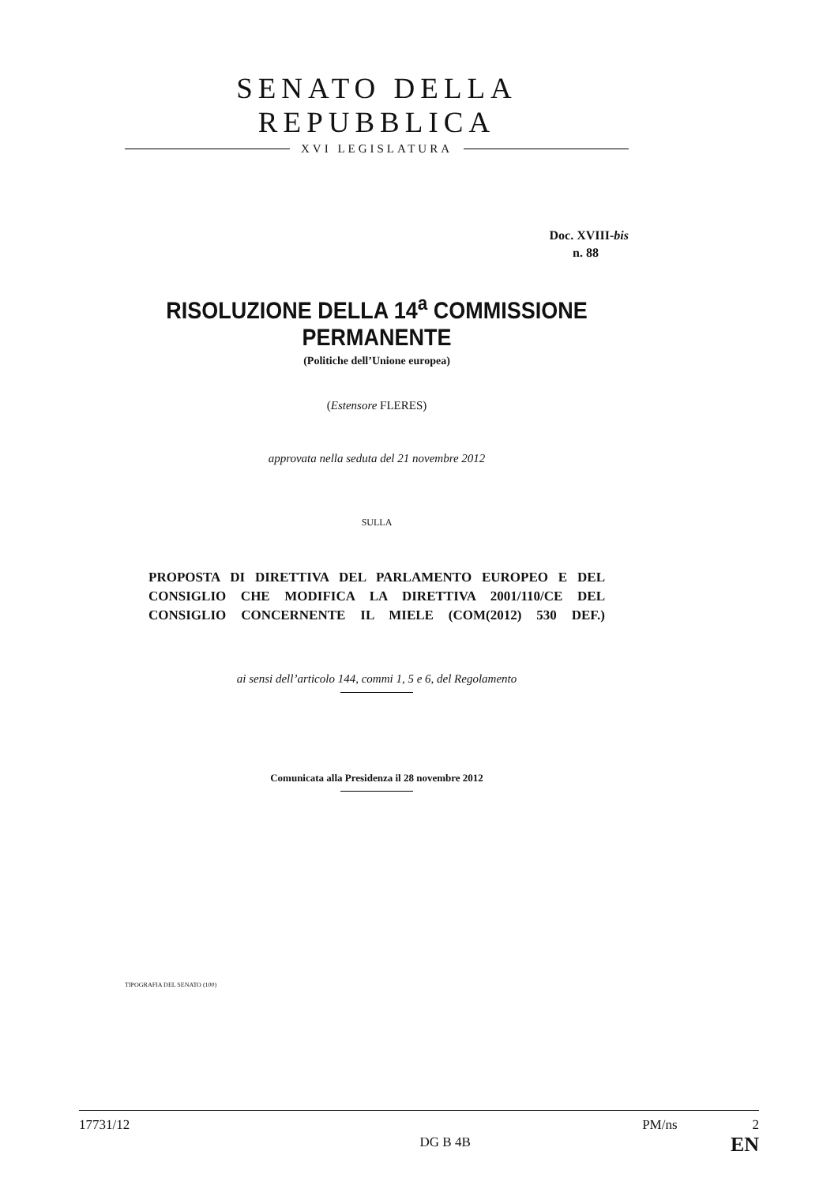SENATO DELLA REPUBBLICA
XVI LEGISLATURA
Doc. XVIII-bis
n. 88
RISOLUZIONE DELLA 14<sup>a</sup> COMMISSIONE PERMANENTE
(Politiche dell’Unione europea)
(Estensore FLERES)
approvata nella seduta del 21 novembre 2012
SULLA
PROPOSTA DI DIRETTIVA DEL PARLAMENTO EUROPEO E DEL CONSIGLIO CHE MODIFICA LA DIRETTIVA 2001/110/CE DEL CONSIGLIO CONCERNENTE IL MIELE (COM(2012) 530 DEF.)
ai sensi dell’articolo 144, commi 1, 5 e 6, del Regolamento
Comunicata alla Presidenza il 28 novembre 2012
TIPOGRAFIA DEL SENATO (100)
17731/12
DG B 4B
PM/ns 2
EN